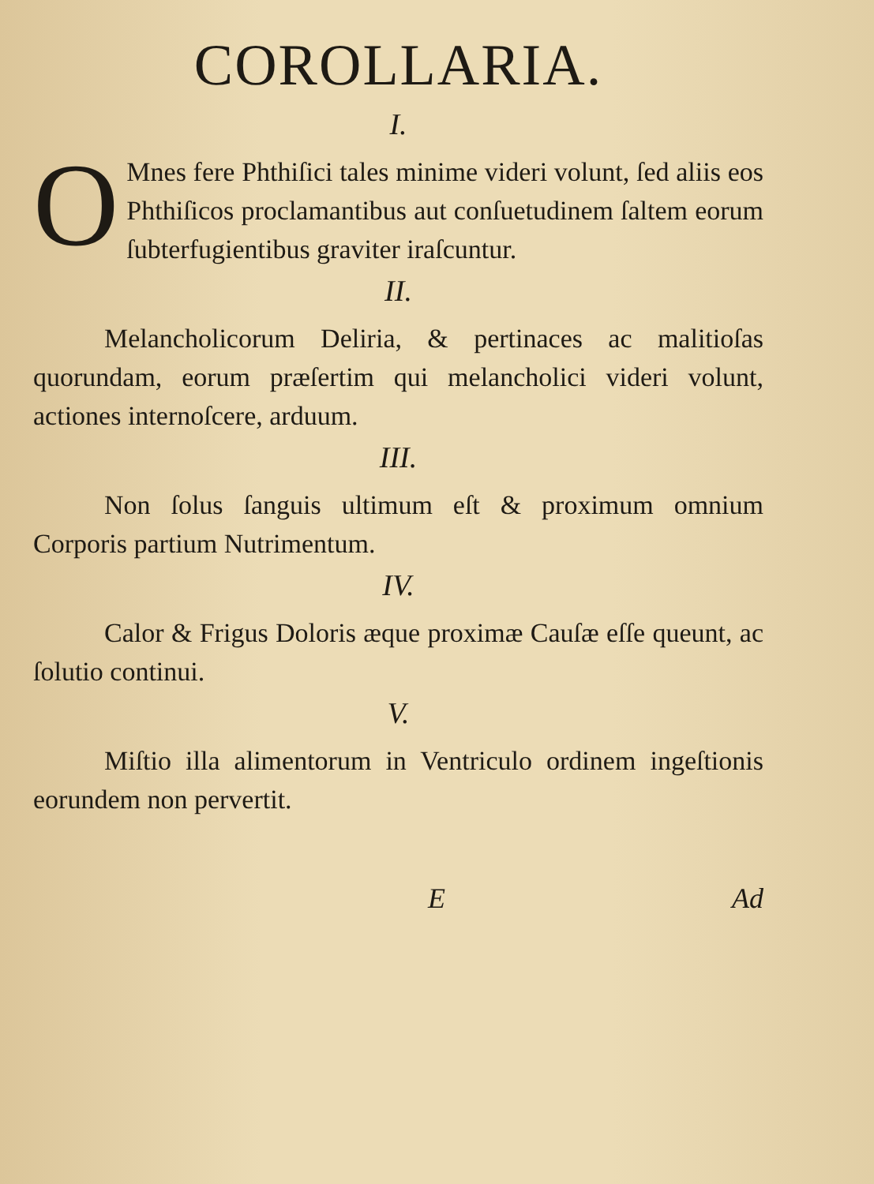COROLLARIA.
I.
OMnes fere Phthiſici tales minime videri volunt, ſed aliis eos Phthiſicos proclamantibus aut conſuetudinem ſaltem eorum ſubterfugientibus graviter iraſcuntur.
II.
Melancholicorum Deliria, & pertinaces ac malitioſas quorundam, eorum præſertim qui melancholici videri volunt, actiones internoſcere, arduum.
III.
Non ſolus ſanguis ultimum eſt & proximum omnium Corporis partium Nutrimentum.
IV.
Calor & Frigus Doloris æque proximæ Cauſæ eſſe queunt, ac ſolutio continui.
V.
Miſtio illa alimentorum in Ventriculo ordinem ingeſtionis eorundem non pervertit.
E Ad